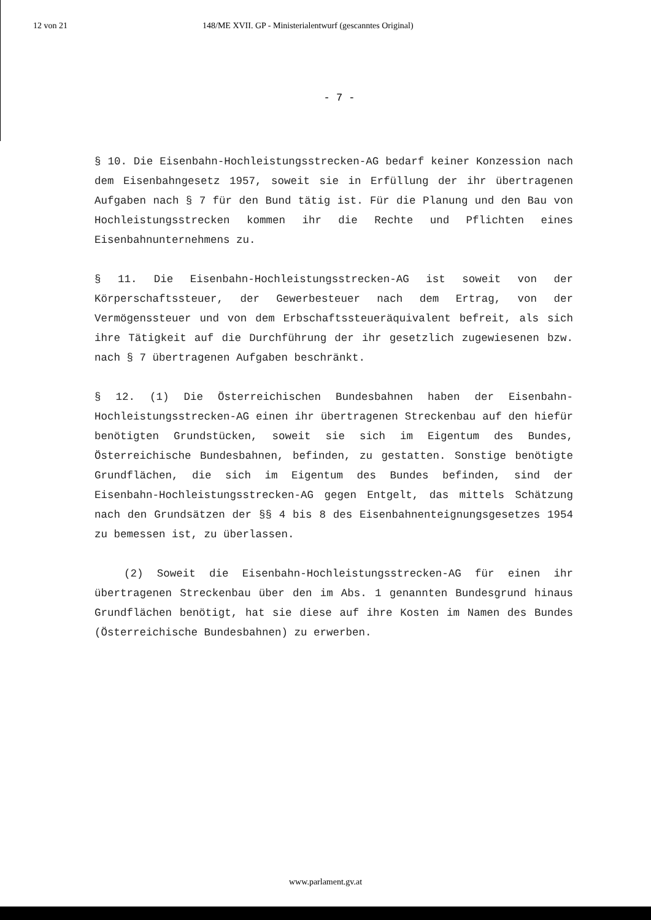12 von 21 148/ME XVII. GP - Ministerialentwurf (gescanntes Original)
- 7 -
§ 10. Die Eisenbahn-Hochleistungsstrecken-AG bedarf keiner Konzession nach dem Eisenbahngesetz 1957, soweit sie in Erfüllung der ihr übertragenen Aufgaben nach § 7 für den Bund tätig ist. Für die Planung und den Bau von Hochleistungsstrecken kommen ihr die Rechte und Pflichten eines Eisenbahnunternehmens zu.
§ 11. Die Eisenbahn-Hochleistungsstrecken-AG ist soweit von der Körperschaftssteuer, der Gewerbesteuer nach dem Ertrag, von der Vermögenssteuer und von dem Erbschaftssteueräquivalent befreit, als sich ihre Tätigkeit auf die Durchführung der ihr gesetzlich zugewiesenen bzw. nach § 7 übertragenen Aufgaben beschränkt.
§ 12. (1) Die Österreichischen Bundesbahnen haben der Eisenbahn-Hochleistungsstrecken-AG einen ihr übertragenen Streckenbau auf den hiefür benötigten Grundstücken, soweit sie sich im Eigentum des Bundes, Österreichische Bundesbahnen, befinden, zu gestatten. Sonstige benötigte Grundflächen, die sich im Eigentum des Bundes befinden, sind der Eisenbahn-Hochleistungsstrecken-AG gegen Entgelt, das mittels Schätzung nach den Grundsätzen der §§ 4 bis 8 des Eisenbahnenteignungsgesetzes 1954 zu bemessen ist, zu überlassen.
(2) Soweit die Eisenbahn-Hochleistungsstrecken-AG für einen ihr übertragenen Streckenbau über den im Abs. 1 genannten Bundesgrund hinaus Grundflächen benötigt, hat sie diese auf ihre Kosten im Namen des Bundes (Österreichische Bundesbahnen) zu erwerben.
www.parlament.gv.at